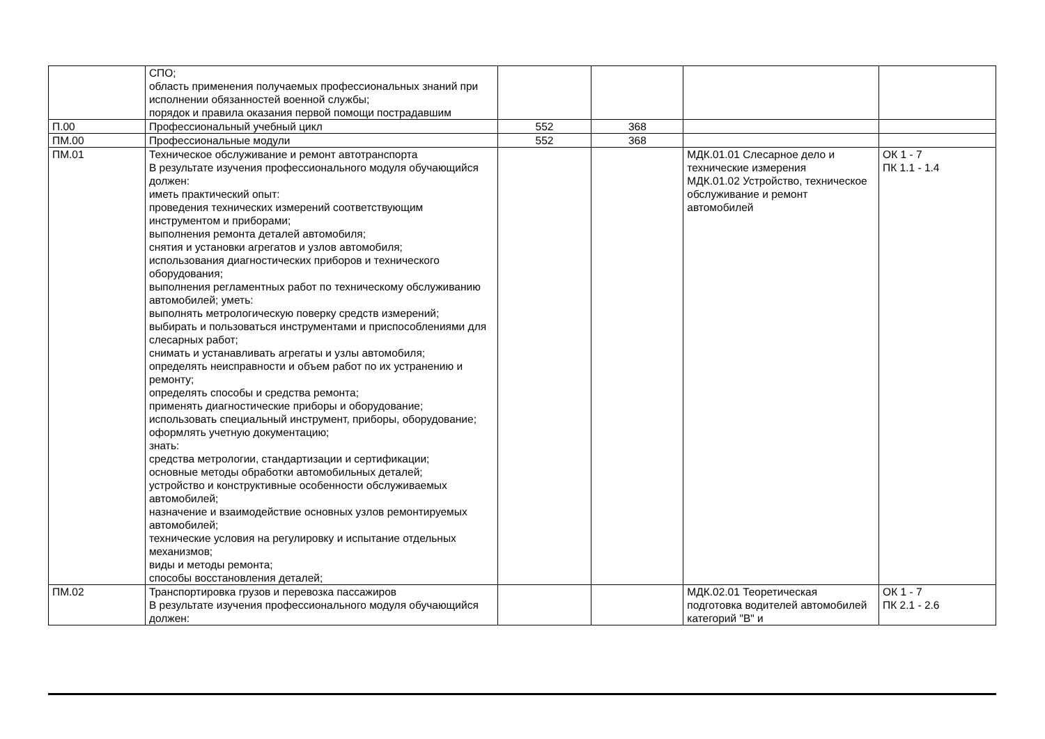| | СПО; область применения получаемых профессиональных знаний при исполнении обязанностей военной службы; порядок и правила оказания первой помощи пострадавшим | | | | |
| П.00 | Профессиональный учебный цикл | 552 | 368 | | |
| ПМ.00 | Профессиональные модули | 552 | 368 | | |
| ПМ.01 | Техническое обслуживание и ремонт автотранспорта В результате изучения профессионального модуля обучающийся должен: иметь практический опыт: проведения технических измерений соответствующим инструментом и приборами; выполнения ремонта деталей автомобиля; снятия и установки агрегатов и узлов автомобиля; использования диагностических приборов и технического оборудования; выполнения регламентных работ по техническому обслуживанию автомобилей; уметь: выполнять метрологическую поверку средств измерений; выбирать и пользоваться инструментами и приспособлениями для слесарных работ; снимать и устанавливать агрегаты и узлы автомобиля; определять неисправности и объем работ по их устранению и ремонту; определять способы и средства ремонта; применять диагностические приборы и оборудование; использовать специальный инструмент, приборы, оборудование; оформлять учетную документацию; знать: средства метрологии, стандартизации и сертификации; основные методы обработки автомобильных деталей; устройство и конструктивные особенности обслуживаемых автомобилей; назначение и взаимодействие основных узлов ремонтируемых автомобилей; технические условия на регулировку и испытание отдельных механизмов; виды и методы ремонта; способы восстановления деталей; | | | МДК.01.01 Слесарное дело и технические измерения МДК.01.02 Устройство, техническое обслуживание и ремонт автомобилей | ОК 1 - 7 ПК 1.1 - 1.4 |
| ПМ.02 | Транспортировка грузов и перевозка пассажиров В результате изучения профессионального модуля обучающийся должен: | | | МДК.02.01 Теоретическая подготовка водителей автомобилей категорий "B" и | ОК 1 - 7 ПК 2.1 - 2.6 |